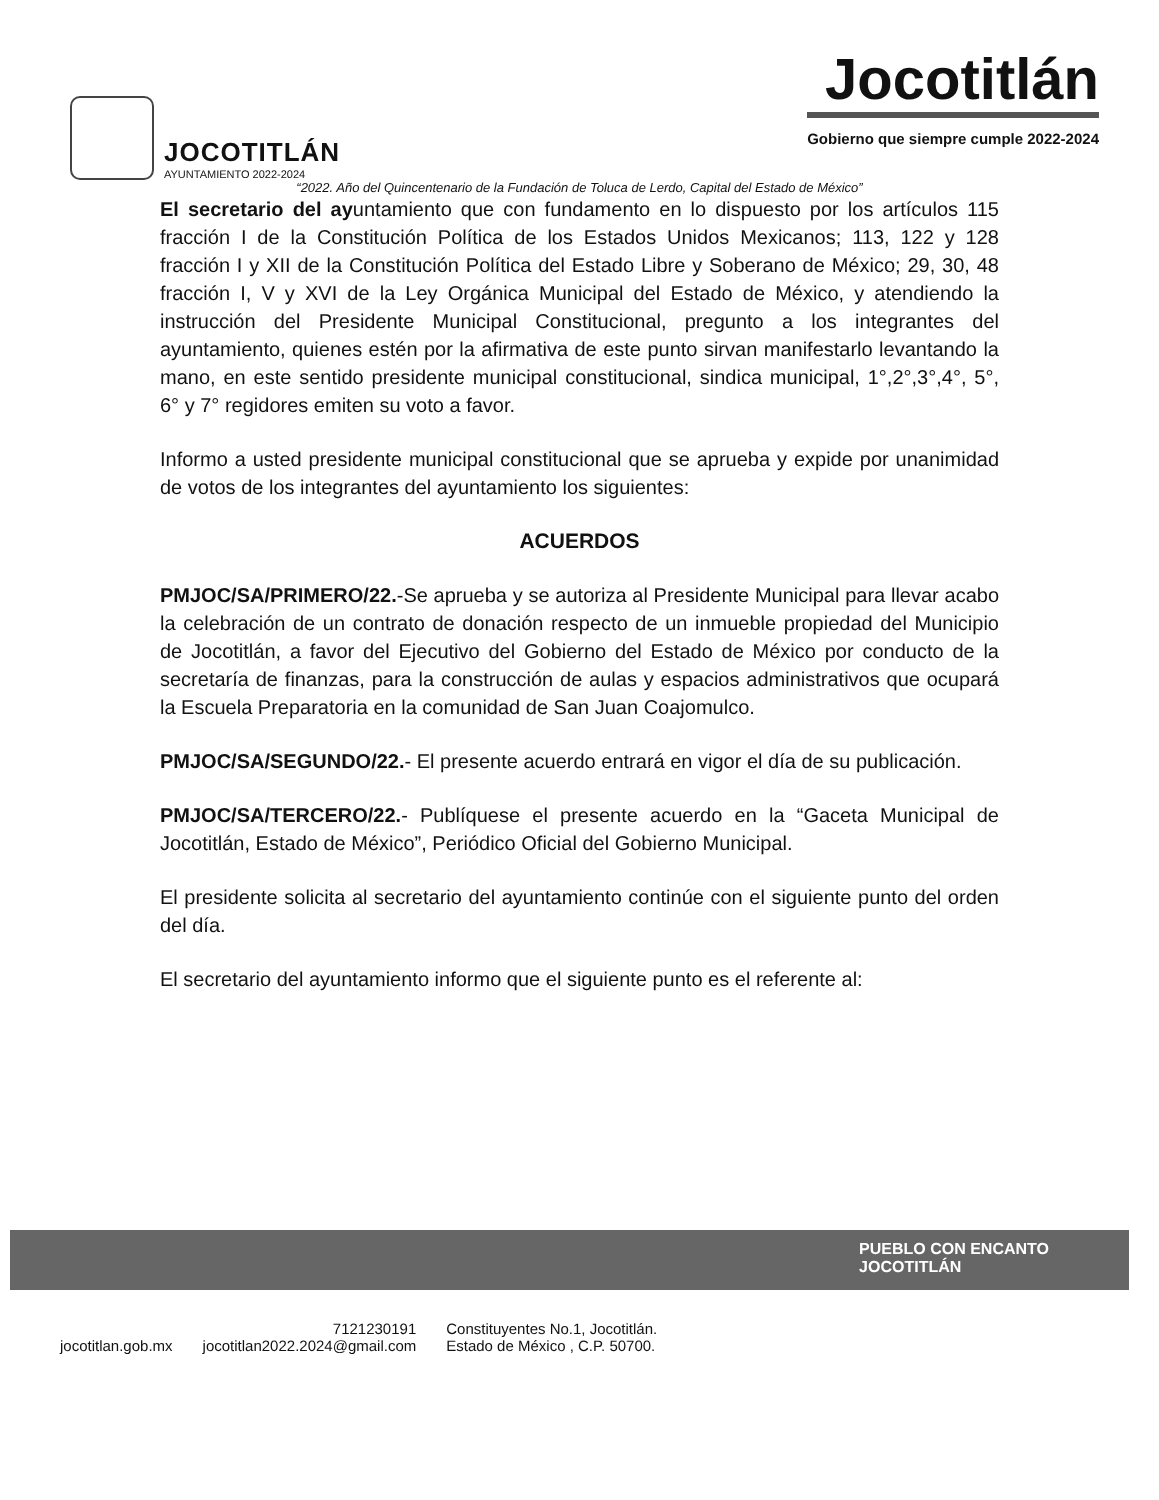JOCOTITLÁN
AYUNTAMIENTO 2022-2024
Jocotitlán
Gobierno que siempre cumple 2022-2024
“2022. Año del Quincentenario de la Fundación de Toluca de Lerdo, Capital del Estado de México”
El secretario del ayuntamiento que con fundamento en lo dispuesto por los artículos 115 fracción I de la Constitución Política de los Estados Unidos Mexicanos; 113, 122 y 128 fracción I y XII de la Constitución Política del Estado Libre y Soberano de México; 29, 30, 48 fracción I, V y XVI de la Ley Orgánica Municipal del Estado de México, y atendiendo la instrucción del Presidente Municipal Constitucional, pregunto a los integrantes del ayuntamiento, quienes estén por la afirmativa de este punto sirvan manifestarlo levantando la mano, en este sentido presidente municipal constitucional, sindica municipal, 1°,2°,3°,4°, 5°, 6° y 7° regidores emiten su voto a favor.
Informo a usted presidente municipal constitucional que se aprueba y expide por unanimidad de votos de los integrantes del ayuntamiento los siguientes:
ACUERDOS
PMJOC/SA/PRIMERO/22.-Se aprueba y se autoriza al Presidente Municipal para llevar acabo la celebración de un contrato de donación respecto de un inmueble propiedad del Municipio de Jocotitlán, a favor del Ejecutivo del Gobierno del Estado de México por conducto de la secretaría de finanzas, para la construcción de aulas y espacios administrativos que ocupará la Escuela Preparatoria en la comunidad de San Juan Coajomulco.
PMJOC/SA/SEGUNDO/22.- El presente acuerdo entrará en vigor el día de su publicación.
PMJOC/SA/TERCERO/22.- Publíquese el presente acuerdo en la “Gaceta Municipal de Jocotitlán, Estado de México”, Periódico Oficial del Gobierno Municipal.
El presidente solicita al secretario del ayuntamiento continúe con el siguiente punto del orden del día.
El secretario del ayuntamiento informo que el siguiente punto es el referente al:
PUEBLO CON ENCANTO
JOCOTITLÁN
jocotitlan.gob.mx 7121230191
jocotitlan2022.2024@gmail.com Constituyentes No.1, Jocotitlán.
Estado de México , C.P. 50700.